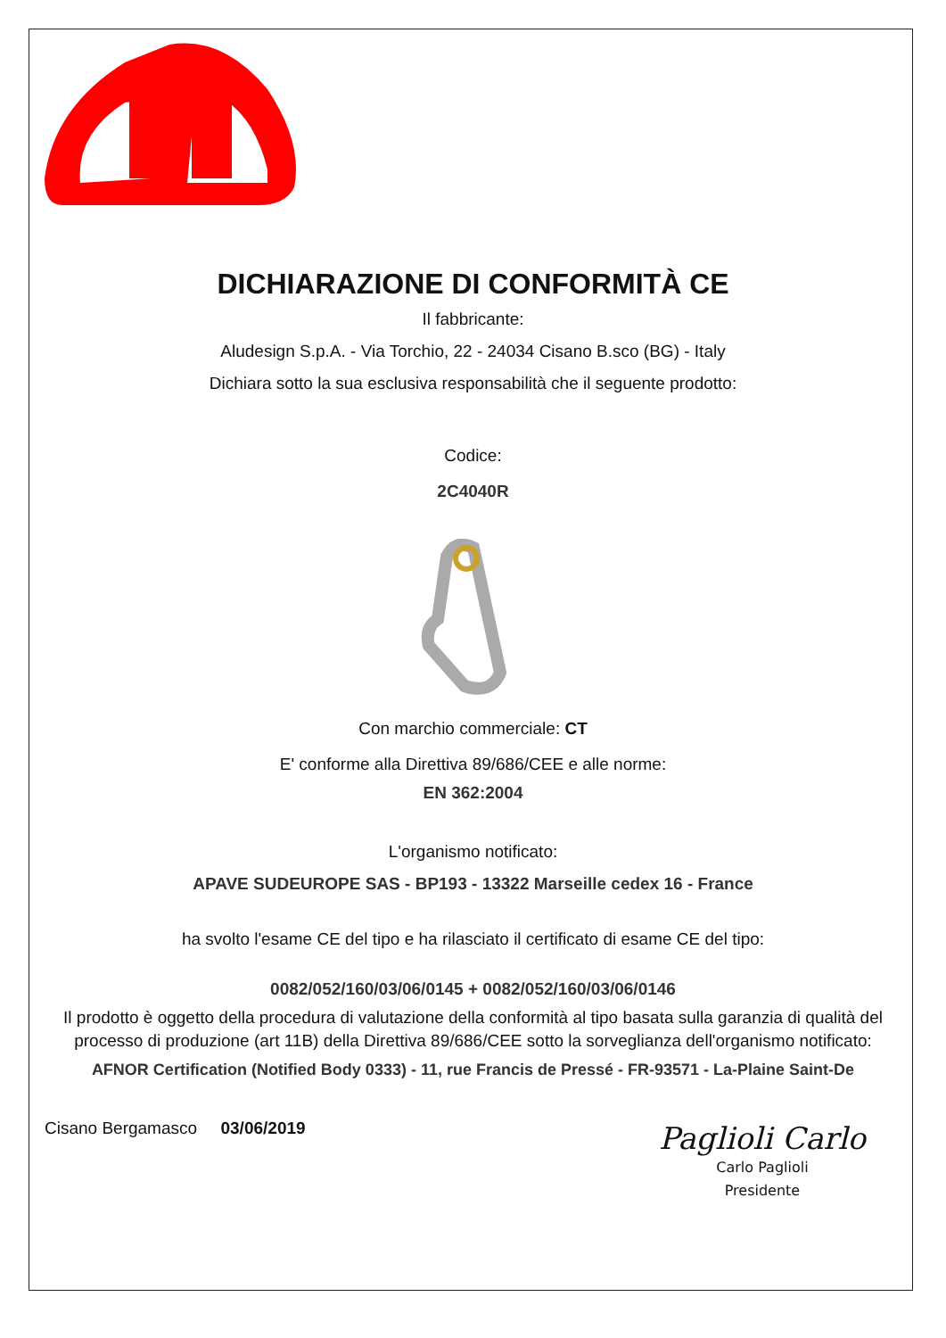DICHIARAZIONE DI CONFORMITÀ CE
Il fabbricante:
Aludesign S.p.A. - Via Torchio, 22 - 24034 Cisano B.sco (BG) - Italy
Dichiara sotto la sua esclusiva responsabilità che il seguente prodotto:
Codice:
2C4040R
Con marchio commerciale: CT
E' conforme alla Direttiva 89/686/CEE e alle norme:
EN 362:2004
L'organismo notificato:
APAVE SUDEUROPE SAS - BP193 - 13322 Marseille cedex 16 - France
ha svolto l'esame CE del tipo e ha rilasciato il certificato di esame CE del tipo:
0082/052/160/03/06/0145 + 0082/052/160/03/06/0146
Il prodotto è oggetto della procedura di valutazione della conformità al tipo basata sulla garanzia di qualità del processo di produzione (art 11B) della Direttiva 89/686/CEE sotto la sorveglianza dell'organismo notificato:
AFNOR Certification (Notified Body 0333) - 11, rue Francis de Pressé - FR-93571 - La-Plaine Saint-De
Cisano Bergamasco 03/06/2019
Paglioli Carlo
Carlo Paglioli
Presidente